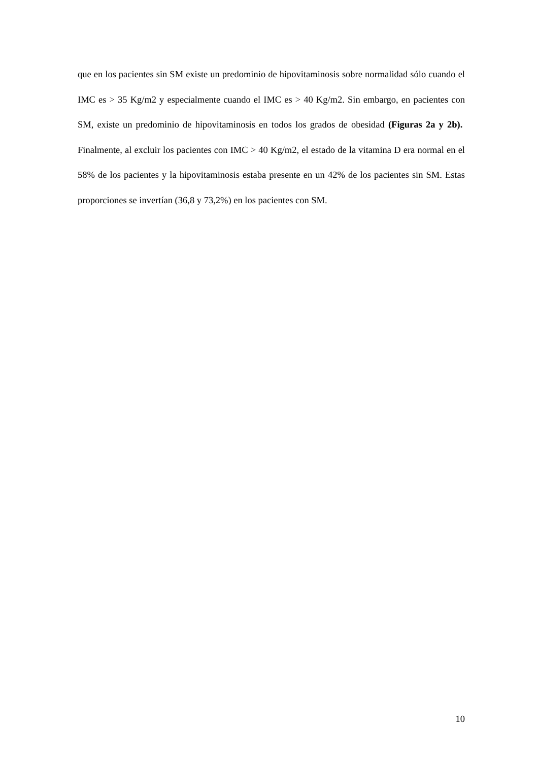que en los pacientes sin SM existe un predominio de hipovitaminosis sobre normalidad sólo cuando el IMC es > 35 Kg/m2 y especialmente cuando el IMC es > 40 Kg/m2. Sin embargo, en pacientes con SM, existe un predominio de hipovitaminosis en todos los grados de obesidad (Figuras 2a y 2b). Finalmente, al excluir los pacientes con IMC > 40 Kg/m2, el estado de la vitamina D era normal en el 58% de los pacientes y la hipovitaminosis estaba presente en un 42% de los pacientes sin SM. Estas proporciones se invertían (36,8 y 73,2%) en los pacientes con SM.
10